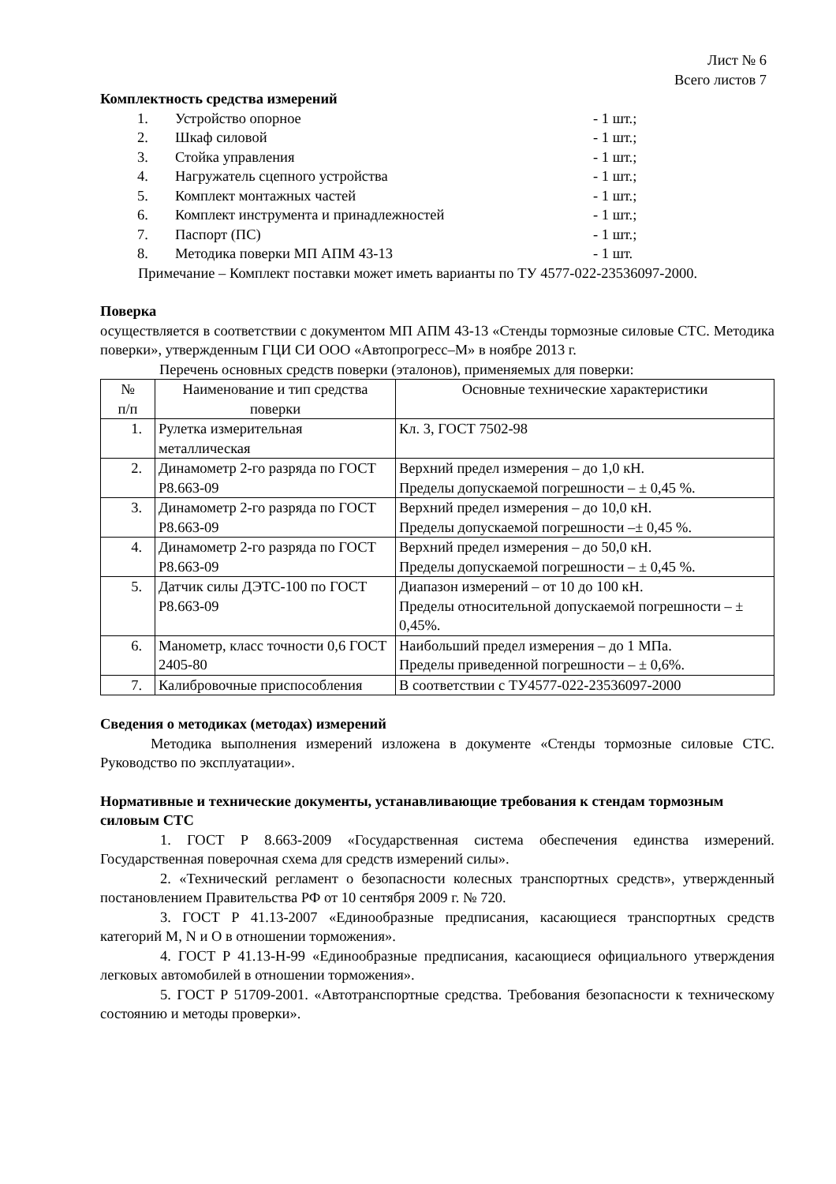Лист № 6
Всего листов 7
Комплектность средства измерений
1. Устройство опорное - 1 шт.;
2. Шкаф силовой - 1 шт.;
3. Стойка управления - 1 шт.;
4. Нагружатель сцепного устройства - 1 шт.;
5. Комплект монтажных частей - 1 шт.;
6. Комплект инструмента и принадлежностей - 1 шт.;
7. Паспорт (ПС) - 1 шт.;
8. Методика поверки МП АПМ 43-13 - 1 шт.
Примечание – Комплект поставки может иметь варианты по ТУ 4577-022-23536097-2000.
Поверка
осуществляется в соответствии с документом МП АПМ 43-13 «Стенды тормозные силовые СТС. Методика поверки», утвержденным ГЦИ СИ ООО «Автопрогресс–М» в ноябре 2013 г.
Перечень основных средств поверки (эталонов), применяемых для поверки:
| № п/п | Наименование и тип средства поверки | Основные технические характеристики |
| --- | --- | --- |
| 1. | Рулетка измерительная металлическая | Кл. 3, ГОСТ 7502-98 |
| 2. | Динамометр 2-го разряда по ГОСТ Р8.663-09 | Верхний предел измерения – до 1,0 кН. Пределы допускаемой погрешности – ± 0,45 %. |
| 3. | Динамометр 2-го разряда по ГОСТ Р8.663-09 | Верхний предел измерения – до 10,0 кН. Пределы допускаемой погрешности –± 0,45 %. |
| 4. | Динамометр 2-го разряда по ГОСТ Р8.663-09 | Верхний предел измерения – до 50,0 кН. Пределы допускаемой погрешности – ± 0,45 %. |
| 5. | Датчик силы ДЭТС-100 по ГОСТ Р8.663-09 | Диапазон измерений – от 10 до 100 кН. Пределы относительной допускаемой погрешности – ± 0,45%. |
| 6. | Манометр, класс точности 0,6 ГОСТ 2405-80 | Наибольший предел измерения – до 1 МПа. Пределы приведенной погрешности – ± 0,6%. |
| 7. | Калибровочные приспособления | В соответствии с ТУ4577-022-23536097-2000 |
Сведения о методиках (методах) измерений
Методика выполнения измерений изложена в документе «Стенды тормозные силовые СТС. Руководство по эксплуатации».
Нормативные и технические документы, устанавливающие требования к стендам тормозным силовым СТС
1. ГОСТ Р 8.663-2009 «Государственная система обеспечения единства измерений. Государственная поверочная схема для средств измерений силы».
2. «Технический регламент о безопасности колесных транспортных средств», утвержденный постановлением Правительства РФ от 10 сентября 2009 г. № 720.
3. ГОСТ Р 41.13-2007 «Единообразные предписания, касающиеся транспортных средств категорий M, N и O в отношении торможения».
4. ГОСТ Р 41.13-Н-99 «Единообразные предписания, касающиеся официального утверждения легковых автомобилей в отношении торможения».
5. ГОСТ Р 51709-2001. «Автотранспортные средства. Требования безопасности к техническому состоянию и методы проверки».